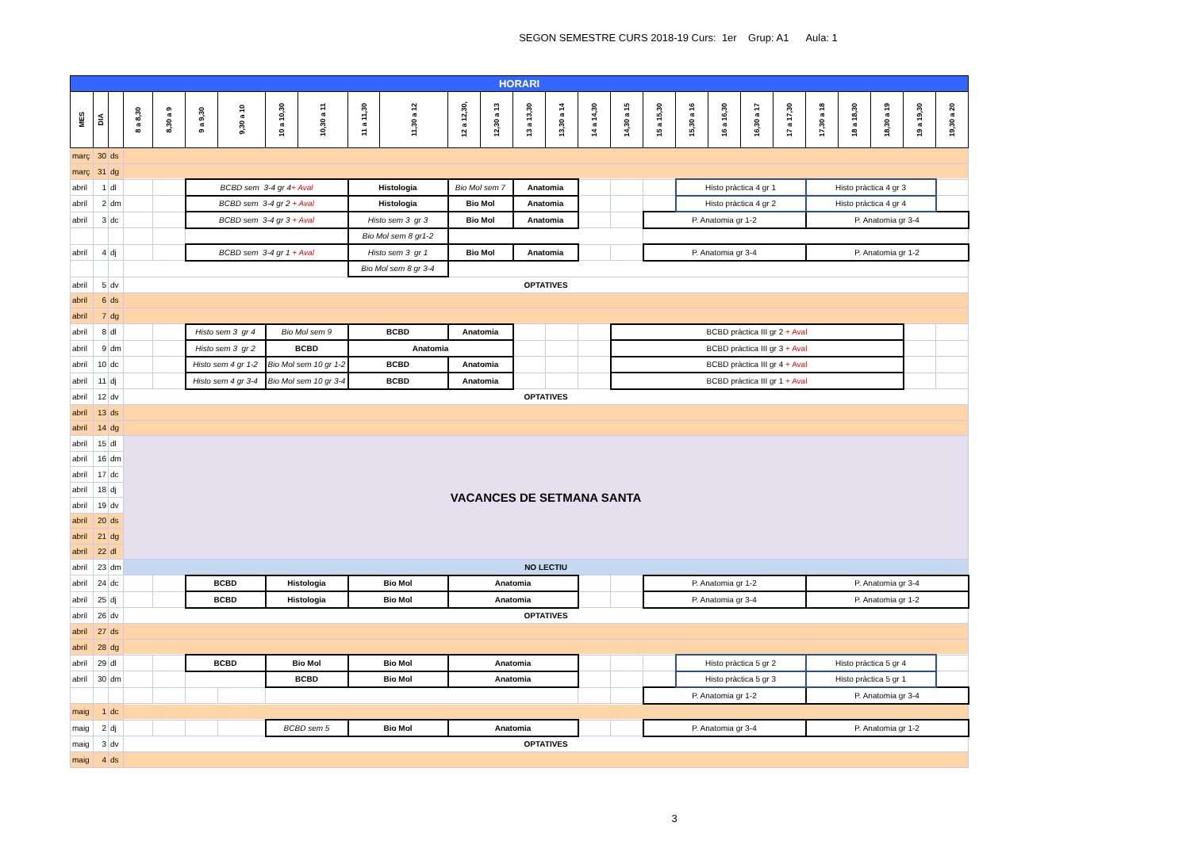SEGON SEMESTRE CURS 2018-19 Curs: 1er Grup: A1 Aula: 1
| HORARI | | | | | | | | | | | | | | | | | | | | | | | | | | |
| --- | --- | --- | --- | --- | --- | --- | --- | --- | --- | --- | --- | --- | --- | --- | --- | --- | --- | --- | --- | --- | --- | --- | --- | --- | --- | --- |
| MES | DIA | | 8 a 8,30 | 8,30 a 9 | 9 a 9,30 | 9,30 a 10 | 10 a 10,30 | 10,30 a 11 | 11 a 11,30 | 11,30 a 12 | 12 a 12,30, | 12,30 a 13 | 13 a 13,30 | 13,30 a 14 | 14 a 14,30 | 14,30 a 15 | 15 a 15,30 | 15,30 a 16 | 16 a 16,30 | 16,30 a 17 | 17 a 17,30 | 17,30 a 18 | 18 a 18,30 | 18,30 a 19 | 19 a 19,30 | 19,30 a 20 |
| març | 30 | ds | | | | | | | | | | | | | | | | | | | | | | | | |
| març | 31 | dg | | | | | | | | | | | | | | | | | | | | | | | | |
| abril | 1 | dl | | | BCBD sem 3-4 gr 4 + Aval | | | | Histologia | | Bio Mol sem 7 | | Anatomia | | | | | Histo pràctica 4 gr 1 | | | | Histo pràctica 4 gr 3 | | | | |
| abril | 2 | dm | | | BCBD sem 3-4 gr 2 + Aval | | | | Histologia | | Bio Mol | | Anatomia | | | | | Histo pràctica 4 gr 2 | | | | Histo pràctica 4 gr 4 | | | | |
| abril | 3 | dc | | | BCBD sem 3-4 gr 3 + Aval | | | | Histo sem 3 gr 3 | | Bio Mol | | Anatomia | | | | P. Anatomia gr 1-2 | | | | | P. Anatomia gr 3-4 | | | | |
| | | | | | | | | | Bio Mol sem 8 gr1-2 | | | | | | | | | | | | | | | | | |
| abril | 4 | dj | | | BCBD sem 3-4 gr 1 + Aval | | | | Histo sem 3 gr 1 | | Bio Mol | | Anatomia | | | | P. Anatomia gr 3-4 | | | | | P. Anatomia gr 1-2 | | | | |
| | | | | | | | | | Bio Mol sem 8 gr 3-4 | | | | | | | | | | | | | | | | | |
| abril | 5 | dv | OPTATIVES | | | | | | | | | | | | | | | | | | | | | | | |
| abril | 6 | ds | | | | | | | | | | | | | | | | | | | | | | | | |
| abril | 7 | dg | | | | | | | | | | | | | | | | | | | | | | | | |
| abril | 8 | dl | | | Histo sem 3 gr 4 | | Bio Mol sem 9 | | BCBD | | Anatomia | | | | | BCBD pràctica III gr 2 + Aval | | | | | | | | | | |
| abril | 9 | dm | | | Histo sem 3 gr 2 | | BCBD | | Anatomia | | | | | | | BCBD pràctica III gr 3 + Aval | | | | | | | | | | |
| abril | 10 | dc | | | Histo sem 4 gr 1-2 | | Bio Mol sem 10 gr 1-2 | | BCBD | | Anatomia | | | | | BCBD pràctica III gr 4 + Aval | | | | | | | | | | |
| abril | 11 | dj | | | Histo sem 4 gr 3-4 | | Bio Mol sem 10 gr 3-4 | | BCBD | | Anatomia | | | | | BCBD pràctica III gr 1 + Aval | | | | | | | | | | |
| abril | 12 | dv | OPTATIVES | | | | | | | | | | | | | | | | | | | | | | | |
| abril | 13 | ds | | | | | | | | | | | | | | | | | | | | | | | | |
| abril | 14 | dg | | | | | | | | | | | | | | | | | | | | | | | | |
| abril | 15 | dl | VACANCES DE SETMANA SANTA | | | | | | | | | | | | | | | | | | | | | | | |
| abril | 16 | dm | | | | | | | | | | | | | | | | | | | | | | | | |
| abril | 17 | dc | | | | | | | | | | | | | | | | | | | | | | | | |
| abril | 18 | dj | | | | | | | | | | | | | | | | | | | | | | | | |
| abril | 19 | dv | | | | | | | | | | | | | | | | | | | | | | | | |
| abril | 20 | ds | | | | | | | | | | | | | | | | | | | | | | | | |
| abril | 21 | dg | | | | | | | | | | | | | | | | | | | | | | | | |
| abril | 22 | dl | | | | | | | | | | | | | | | | | | | | | | | | |
| abril | 23 | dm | NO LECTIU | | | | | | | | | | | | | | | | | | | | | | | |
| abril | 24 | dc | | | BCBD | | Histologia | | Bio Mol | | Anatomia | | | | | | P. Anatomia gr 1-2 | | | | | P. Anatomia gr 3-4 | | | | |
| abril | 25 | dj | | | BCBD | | Histologia | | Bio Mol | | Anatomia | | | | | | P. Anatomia gr 3-4 | | | | | P. Anatomia gr 1-2 | | | | |
| abril | 26 | dv | OPTATIVES | | | | | | | | | | | | | | | | | | | | | | | |
| abril | 27 | ds | | | | | | | | | | | | | | | | | | | | | | | | |
| abril | 28 | dg | | | | | | | | | | | | | | | | | | | | | | | | |
| abril | 29 | dl | | | BCBD | | Bio Mol | | Bio Mol | | Anatomia | | | | | | | Histo pràctica 5 gr 2 | | | | Histo pràctica 5 gr 4 | | | | |
| abril | 30 | dm | | | | | BCBD | | Bio Mol | | Anatomia | | | | | | | Histo pràctica 5 gr 3 | | | | Histo pràctica 5 gr 1 | | | | |
| | | | | | | | | | | | | | | | | | P. Anatomia gr 1-2 | | | | | P. Anatomia gr 3-4 | | | | |
| maig | 1 | dc | | | | | | | | | | | | | | | | | | | | | | | | |
| maig | 2 | dj | | | | | BCBD sem 5 | | Bio Mol | | Anatomia | | | | | | P. Anatomia gr 3-4 | | | | | P. Anatomia gr 1-2 | | | | |
| maig | 3 | dv | OPTATIVES | | | | | | | | | | | | | | | | | | | | | | | |
| maig | 4 | ds | | | | | | | | | | | | | | | | | | | | | | | | |
3